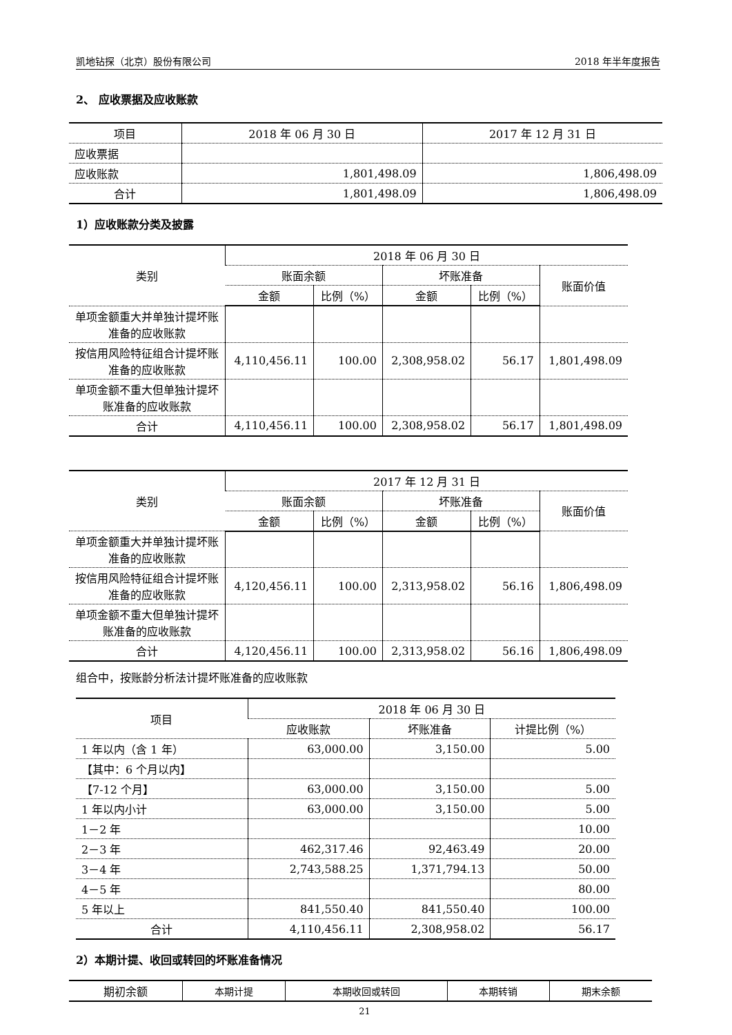凯地钻探（北京）股份有限公司 2018 年半年度报告
2、 应收票据及应收账款
| 项目 | 2018 年 06 月 30 日 | 2017 年 12 月 31 日 |
| --- | --- | --- |
| 应收票据 | | |
| 应收账款 | 1,801,498.09 | 1,806,498.09 |
| 合计 | 1,801,498.09 | 1,806,498.09 |
1）应收账款分类及披露
| 类别 | 2018 年 06 月 30 日 | | | | |
| --- | --- | --- | --- | --- | --- |
| | 账面余额 | | 坏账准备 | | 账面价值 |
| | 金额 | 比例（%） | 金额 | 比例（%） | |
| 单项金额重大并单独计提坏账准备的应收账款 | | | | | |
| 按信用风险特征组合计提坏账准备的应收账款 | 4,110,456.11 | 100.00 | 2,308,958.02 | 56.17 | 1,801,498.09 |
| 单项金额不重大但单独计提坏账准备的应收账款 | | | | | |
| 合计 | 4,110,456.11 | 100.00 | 2,308,958.02 | 56.17 | 1,801,498.09 |
| 类别 | 2017 年 12 月 31 日 | | | | |
| --- | --- | --- | --- | --- | --- |
| | 账面余额 | | 坏账准备 | | 账面价值 |
| | 金额 | 比例（%） | 金额 | 比例（%） | |
| 单项金额重大并单独计提坏账准备的应收账款 | | | | | |
| 按信用风险特征组合计提坏账准备的应收账款 | 4,120,456.11 | 100.00 | 2,313,958.02 | 56.16 | 1,806,498.09 |
| 单项金额不重大但单独计提坏账准备的应收账款 | | | | | |
| 合计 | 4,120,456.11 | 100.00 | 2,313,958.02 | 56.16 | 1,806,498.09 |
组合中，按账龄分析法计提坏账准备的应收账款
| 项目 | 2018 年 06 月 30 日 | | |
| --- | --- | --- | --- |
| | 应收账款 | 坏账准备 | 计提比例（%） |
| 1 年以内（含 1 年） | 63,000.00 | 3,150.00 | 5.00 |
| 【其中：6 个月以内】 | | | |
| 【7-12 个月】 | 63,000.00 | 3,150.00 | 5.00 |
| 1 年以内小计 | 63,000.00 | 3,150.00 | 5.00 |
| 1－2 年 | | | 10.00 |
| 2－3 年 | 462,317.46 | 92,463.49 | 20.00 |
| 3－4 年 | 2,743,588.25 | 1,371,794.13 | 50.00 |
| 4－5 年 | | | 80.00 |
| 5 年以上 | 841,550.40 | 841,550.40 | 100.00 |
| 合计 | 4,110,456.11 | 2,308,958.02 | 56.17 |
2）本期计提、收回或转回的坏账准备情况
| 期初余额 | 本期计提 | 本期收回或转回 | 本期转销 | 期末余额 |
| --- | --- | --- | --- | --- |
21